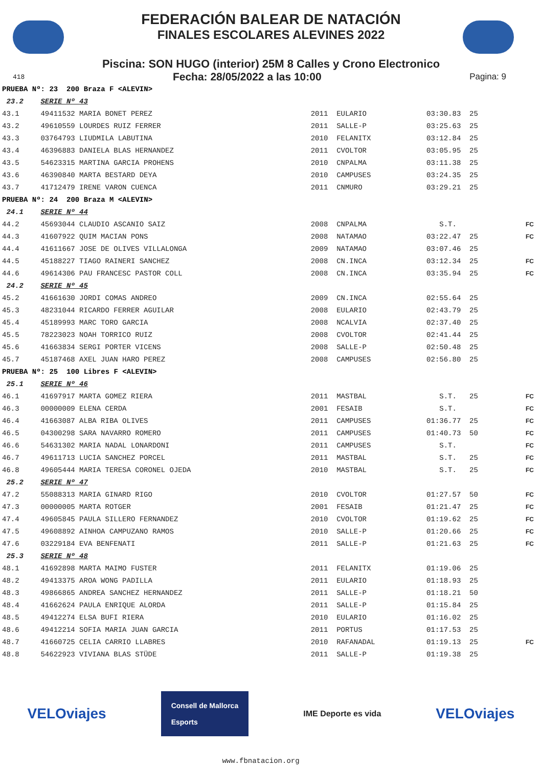FEDERACIÓN BALEAR DE NATACIÓN
FINALES ESCOLARES ALEVINES 2022
Piscina: SON HUGO (interior) 25M 8 Calles y Crono Electronico
418 Fecha: 28/05/2022 a las 10:00 Pagina: 9
| PRUEBA Nº: 23 200 Braza F <ALEVIN> | | | | | |
| 23.2 | SERIE Nº 43 | | | | |
| 43.1 | 49411532 MARIA BONET PEREZ | 2011 EULARIO | 03:30.83 25 | | |
| 43.2 | 49610559 LOURDES RUIZ FERRER | 2011 SALLE-P | 03:25.63 25 | | |
| 43.3 | 03764793 LIUDMILA LABUTINA | 2010 FELANITX | 03:12.84 25 | | |
| 43.4 | 46396883 DANIELA BLAS HERNANDEZ | 2011 CVOLTOR | 03:05.95 25 | | |
| 43.5 | 54623315 MARTINA GARCIA PROHENS | 2010 CNPALMA | 03:11.38 25 | | |
| 43.6 | 46390840 MARTA BESTARD DEYA | 2010 CAMPUSES | 03:24.35 25 | | |
| 43.7 | 41712479 IRENE VARON CUENCA | 2011 CNMURO | 03:29.21 25 | | |
| PRUEBA Nº: 24 200 Braza M <ALEVIN> | | | | | |
| 24.1 | SERIE Nº 44 | | | | |
| 44.2 | 45693044 CLAUDIO ASCANIO SAIZ | 2008 CNPALMA | S.T. | FC | |
| 44.3 | 41607922 QUIM MACIAN PONS | 2008 NATAMAO | 03:22.47 25 | FC | |
| 44.4 | 41611667 JOSE DE OLIVES VILLALONGA | 2009 NATAMAO | 03:07.46 25 | | |
| 44.5 | 45188227 TIAGO RAINERI SANCHEZ | 2008 CN.INCA | 03:12.34 25 | FC | |
| 44.6 | 49614306 PAU FRANCESC PASTOR COLL | 2008 CN.INCA | 03:35.94 25 | FC | |
| 24.2 | SERIE Nº 45 | | | | |
| 45.2 | 41661630 JORDI COMAS ANDREO | 2009 CN.INCA | 02:55.64 25 | | |
| 45.3 | 48231044 RICARDO FERRER AGUILAR | 2008 EULARIO | 02:43.79 25 | | |
| 45.4 | 45189993 MARC TORO GARCIA | 2008 NCALVIA | 02:37.40 25 | | |
| 45.5 | 78223023 NOAH TORRICO RUIZ | 2008 CVOLTOR | 02:41.44 25 | | |
| 45.6 | 41663834 SERGI PORTER VICENS | 2008 SALLE-P | 02:50.48 25 | | |
| 45.7 | 45187468 AXEL JUAN HARO PEREZ | 2008 CAMPUSES | 02:56.80 25 | | |
| PRUEBA Nº: 25 100 Libres F <ALEVIN> | | | | | |
| 25.1 | SERIE Nº 46 | | | | |
| 46.1 | 41697917 MARTA GOMEZ RIERA | 2011 MASTBAL | S.T. 25 | FC | |
| 46.3 | 00000009 ELENA CERDA | 2001 FESAIB | S.T. | FC | |
| 46.4 | 41663087 ALBA RIBA OLIVES | 2011 CAMPUSES | 01:36.77 25 | FC | |
| 46.5 | 04300298 SARA NAVARRO ROMERO | 2011 CAMPUSES | 01:40.73 50 | FC | |
| 46.6 | 54631302 MARIA NADAL LONARDONI | 2011 CAMPUSES | S.T. | FC | |
| 46.7 | 49611713 LUCIA SANCHEZ PORCEL | 2011 MASTBAL | S.T. 25 | FC | |
| 46.8 | 49605444 MARIA TERESA CORONEL OJEDA | 2010 MASTBAL | S.T. 25 | FC | |
| 25.2 | SERIE Nº 47 | | | | |
| 47.2 | 55088313 MARIA GINARD RIGO | 2010 CVOLTOR | 01:27.57 50 | FC | |
| 47.3 | 00000005 MARTA ROTGER | 2001 FESAIB | 01:21.47 25 | FC | |
| 47.4 | 49605845 PAULA SILLERO FERNANDEZ | 2010 CVOLTOR | 01:19.62 25 | FC | |
| 47.5 | 49608892 AINHOA CAMPUZANO RAMOS | 2010 SALLE-P | 01:20.66 25 | FC | |
| 47.6 | 03229184 EVA BENFENATI | 2011 SALLE-P | 01:21.63 25 | FC | |
| 25.3 | SERIE Nº 48 | | | | |
| 48.1 | 41692898 MARTA MAIMO FUSTER | 2011 FELANITX | 01:19.06 25 | | |
| 48.2 | 49413375 AROA WONG PADILLA | 2011 EULARIO | 01:18.93 25 | | |
| 48.3 | 49866865 ANDREA SANCHEZ HERNANDEZ | 2011 SALLE-P | 01:18.21 50 | | |
| 48.4 | 41662624 PAULA ENRIQUE ALORDA | 2011 SALLE-P | 01:15.84 25 | | |
| 48.5 | 49412274 ELSA BUFI RIERA | 2010 EULARIO | 01:16.02 25 | | |
| 48.6 | 49412214 SOFIA MARIA JUAN GARCIA | 2011 PORTUS | 01:17.53 25 | | |
| 48.7 | 41660725 CELIA CARRIO LLABRES | 2010 RAFANADAL | 01:19.13 25 | FC | |
| 48.8 | 54622923 VIVIANA BLAS STÜDE | 2011 SALLE-P | 01:19.38 25 | | |
VELOviajes Consell de Mallorca
Esports IME Deporte es vida VELOviajes
www.fbnatacion.org